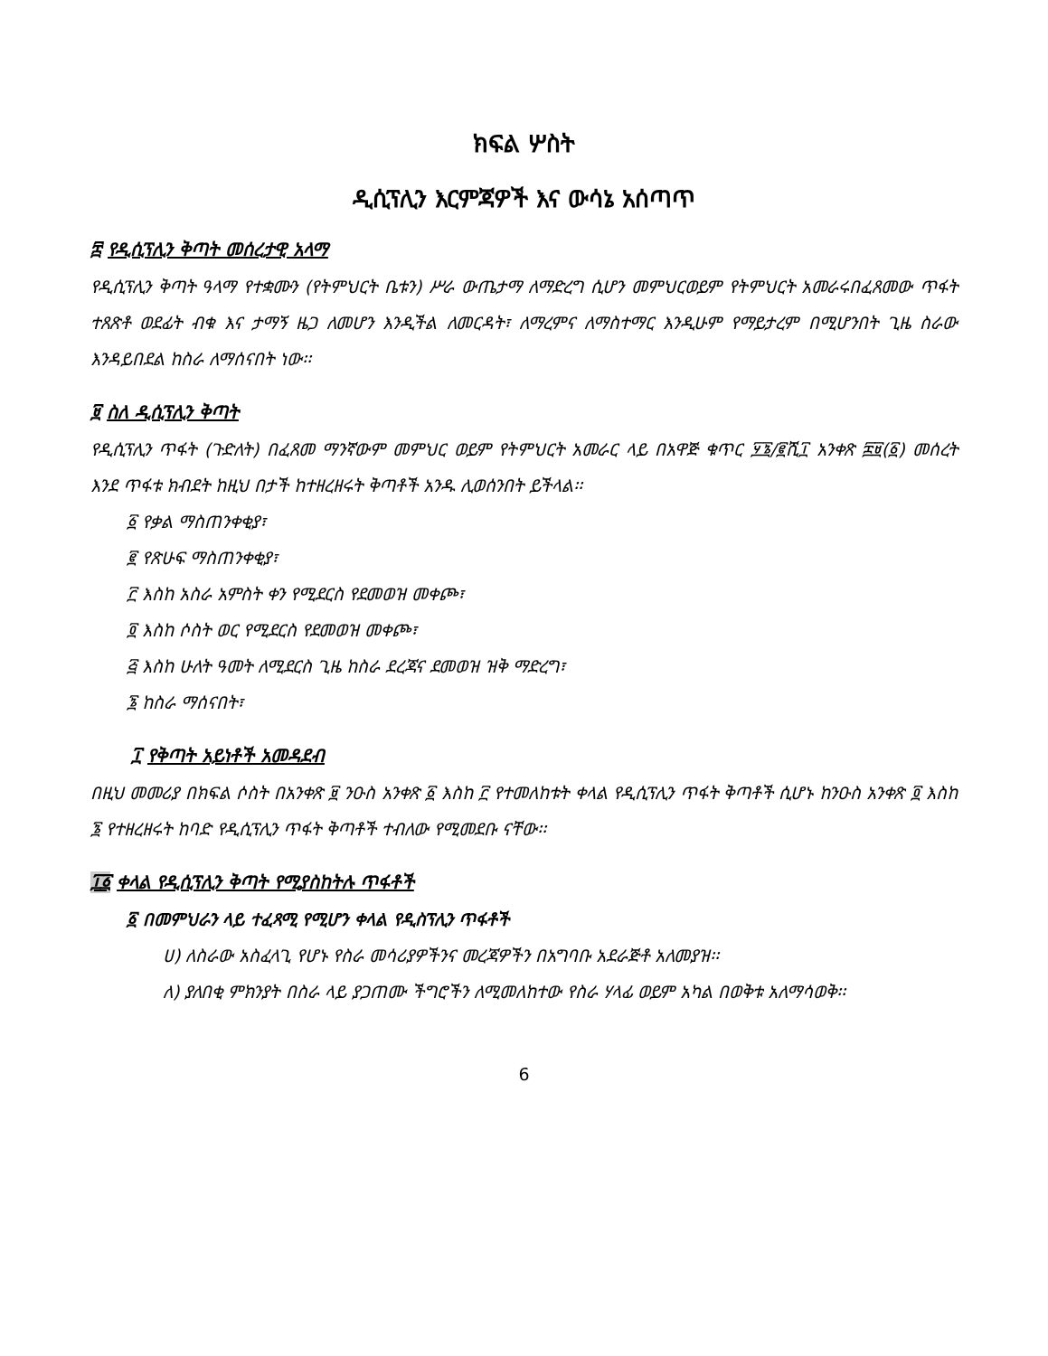ክፍል ሦስት
ዲሲፕሊን እርምጃዎች እና ውሳኔ አሰጣጥ
፰ የዲሲፕሊን ቅጣት መሰረታዊ አላማ
የዲሲፕሊን ቅጣት ዓላማ የተቋሙን (የትምህርት ቤቱን) ሥራ ውጤታማ ለማድረግ ሲሆን መምህርወይም የትምህርት አመራሩበፈጸመው ጥፋት ተጸጽቶ ወደፊት ብቁ እና ታማኝ ዜጋ ለመሆን እንዲችል ለመርዳት፣ ለማረምና ለማስተማር እንዲሁም የማይታረም በሚሆንበት ጊዜ ስራው እንዳይበደል ከስራ ለማሰናበት ነው፡፡
፱ ስለ ዲሲፕሊን ቅጣት
የዲሲፕሊን ጥፋት (ጉድለት) በፈጸመ ማንኛውም መምህር ወይም የትምህርት አመራር ላይ በአዋጅ ቁጥር ፶፮/፪ሺ፲ አንቀጽ ፰፱(፩) መሰረት እንደ ጥፋቱ ክብደት ከዚህ በታች ከተዘረዘሩት ቅጣቶች አንዱ ሊወሰንበት ይችላል፡፡
፩ የቃል ማስጠንቀቂያ፣
፪ የጽሁፍ ማስጠንቀቂያ፣
፫ እስከ አስራ አምስት ቀን የሚደርስ የደመወዝ መቀጮ፣
፬ እስከ ሶስት ወር የሚደርስ የደመወዝ መቀጮ፣
፭ እስከ ሁለት ዓመት ለሚደርስ ጊዜ ከስራ ደረጃና ደመወዝ ዝቅ ማድረግ፣
፮ ከስራ ማሰናበት፣
፲ የቅጣት አይነቶች አመዳደብ
በዚህ መመሪያ በክፍል ሶስት በአንቀጽ ፱ ንዑስ አንቀጽ ፩ እስከ ፫ የተመለከቱት ቀላል የዲሲፕሊን ጥፋት ቅጣቶች ሲሆኑ ከንዑስ አንቀጽ ፬ እስከ ፮ የተዘረዘሩት ከባድ የዲሲፕሊን ጥፋት ቅጣቶች ተብለው የሚመደቡ ናቸው፡፡
፲፩ ቀላል የዲሲፕሊን ቅጣት የሚያስከትሉ ጥፋቶች
፩ በመምህራን ላይ ተፈጻሚ የሚሆን ቀላል የዲስፕሊን ጥፋቶች
ሀ) ለስራው አስፈላጊ የሆኑ የስራ መሳሪያዎችንና መረጃዎችን በአግባቡ አደራጅቶ አለመያዝ፡፡
ለ) ያለበቂ ምክንያት በስራ ላይ ያጋጠሙ ችግሮችን ለሚመለከተው የስራ ሃላፊ ወይም አካል በወቅቱ አለማሳወቅ፡፡
6